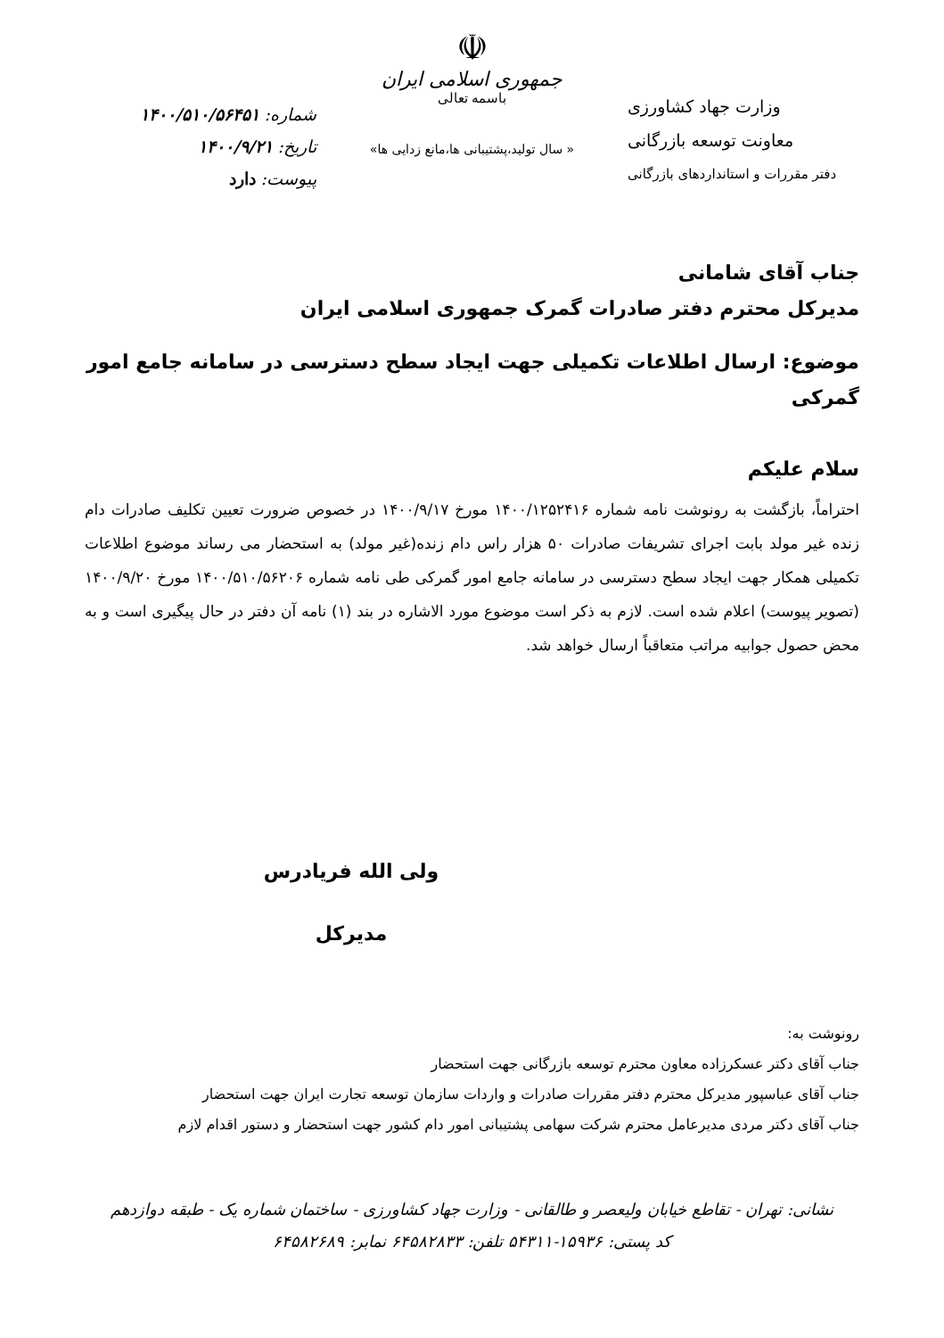وزارت جهاد کشاورزی
معاونت توسعه بازرگانی
دفتر مقررات و استانداردهای بازرگانی
☫
جمهوری اسلامی ایران
باسمه تعالی
« سال تولید،پشتیبانی ها،مانع زدایی ها»
شماره: ۱۴۰۰/۵۱۰/۵۶۴۵۱
تاریخ: ۱۴۰۰/۹/۲۱
پیوست: دارد
جناب آقای شامانی
مدیرکل محترم دفتر صادرات گمرک جمهوری اسلامی ایران
موضوع: ارسال اطلاعات تکمیلی جهت ایجاد سطح دسترسی در سامانه جامع امور گمرکی
سلام علیکم
احتراماً، بازگشت به رونوشت نامه شماره ۱۴۰۰/۱۲۵۲۴۱۶ مورخ ۱۴۰۰/۹/۱۷ در خصوص ضرورت تعیین تکلیف صادرات دام زنده غیر مولد بابت اجرای تشریفات صادرات ۵۰ هزار راس دام زنده(غیر مولد) به استحضار می رساند موضوع اطلاعات تکمیلی همکار جهت ایجاد سطح دسترسی در سامانه جامع امور گمرکی طی نامه شماره ۱۴۰۰/۵۱۰/۵۶۲۰۶ مورخ ۱۴۰۰/۹/۲۰ (تصویر پیوست) اعلام شده است. لازم به ذکر است موضوع مورد الاشاره در بند (۱) نامه آن دفتر در حال پیگیری است و به محض حصول جوابیه مراتب متعاقباً ارسال خواهد شد.
ولی الله فریادرس
مدیرکل
رونوشت به:
جناب آقای دکتر عسکرزاده معاون محترم توسعه بازرگانی جهت استحضار
جناب آقای عباسپور مدیرکل محترم دفتر مقررات صادرات و واردات سازمان توسعه تجارت ایران جهت استحضار
جناب آقای دکتر مردی مدیرعامل محترم شرکت سهامی پشتیبانی امور دام کشور جهت استحضار و دستور اقدام لازم
نشانی: تهران - تقاطع خیابان ولیعصر و طالقانی - وزارت جهاد کشاورزی - ساختمان شماره یک - طبقه دوازدهم
کد پستی: ۱۵۹۳۶-۵۴۳۱۱ تلفن: ۶۴۵۸۲۸۳۳ نمابر: ۶۴۵۸۲۶۸۹